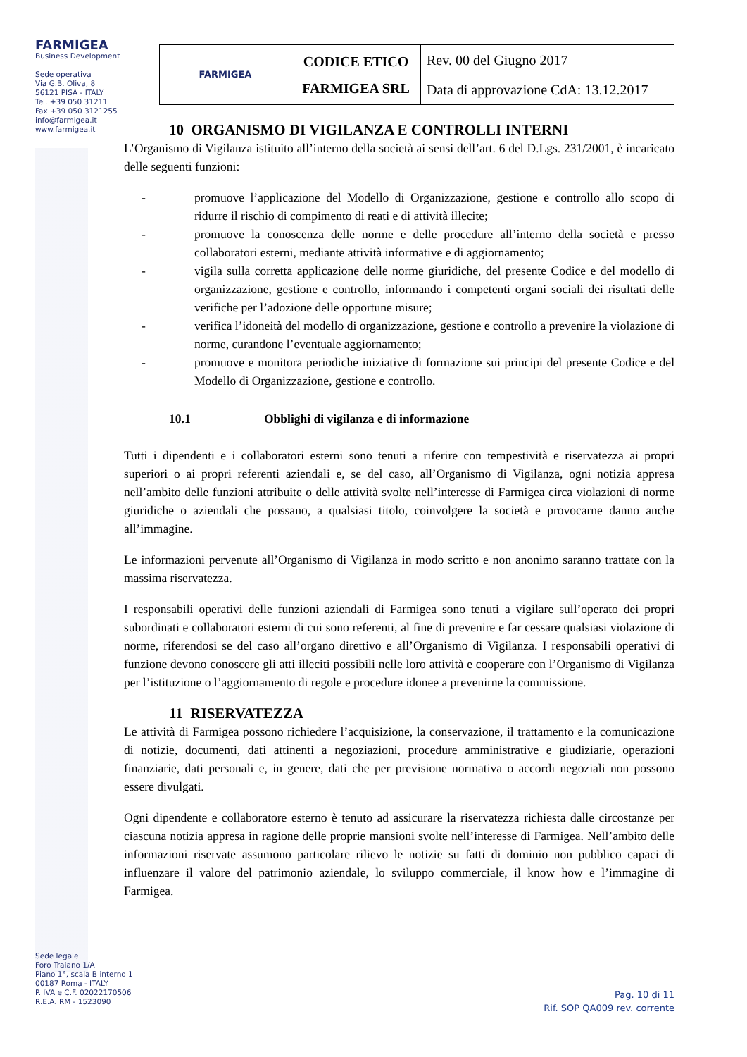FARMIGEA
Business Development
Sede operativa
Via G.B. Oliva, 8
56121 PISA - ITALY
Tel. +39 050 31211
Fax +39 050 3121255
info@farmigea.it
www.farmigea.it
| FARMIGEA | CODICE ETICO FARMIGEA SRL | Rev. 00 del Giugno 2017 |
| | | Data di approvazione CdA: 13.12.2017 |
10 ORGANISMO DI VIGILANZA E CONTROLLI INTERNI
L’Organismo di Vigilanza istituito all’interno della società ai sensi dell’art. 6 del D.Lgs. 231/2001, è incaricato delle seguenti funzioni:
- promuove l’applicazione del Modello di Organizzazione, gestione e controllo allo scopo di ridurre il rischio di compimento di reati e di attività illecite;
- promuove la conoscenza delle norme e delle procedure all’interno della società e presso collaboratori esterni, mediante attività informative e di aggiornamento;
- vigila sulla corretta applicazione delle norme giuridiche, del presente Codice e del modello di organizzazione, gestione e controllo, informando i competenti organi sociali dei risultati delle verifiche per l’adozione delle opportune misure;
- verifica l’idoneità del modello di organizzazione, gestione e controllo a prevenire la violazione di norme, curandone l’eventuale aggiornamento;
- promuove e monitora periodiche iniziative di formazione sui principi del presente Codice e del Modello di Organizzazione, gestione e controllo.
10.1 Obblighi di vigilanza e di informazione
Tutti i dipendenti e i collaboratori esterni sono tenuti a riferire con tempestività e riservatezza ai propri superiori o ai propri referenti aziendali e, se del caso, all’Organismo di Vigilanza, ogni notizia appresa nell’ambito delle funzioni attribuite o delle attività svolte nell’interesse di Farmigea circa violazioni di norme giuridiche o aziendali che possano, a qualsiasi titolo, coinvolgere la società e provocarne danno anche all’immagine.
Le informazioni pervenute all’Organismo di Vigilanza in modo scritto e non anonimo saranno trattate con la massima riservatezza.
I responsabili operativi delle funzioni aziendali di Farmigea sono tenuti a vigilare sull’operato dei propri subordinati e collaboratori esterni di cui sono referenti, al fine di prevenire e far cessare qualsiasi violazione di norme, riferendosi se del caso all’organo direttivo e all’Organismo di Vigilanza. I responsabili operativi di funzione devono conoscere gli atti illeciti possibili nelle loro attività e cooperare con l’Organismo di Vigilanza per l’istituzione o l’aggiornamento di regole e procedure idonee a prevenirne la commissione.
11 RISERVATEZZA
Le attività di Farmigea possono richiedere l’acquisizione, la conservazione, il trattamento e la comunicazione di notizie, documenti, dati attinenti a negoziazioni, procedure amministrative e giudiziarie, operazioni finanziarie, dati personali e, in genere, dati che per previsione normativa o accordi negoziali non possono essere divulgati.
Ogni dipendente e collaboratore esterno è tenuto ad assicurare la riservatezza richiesta dalle circostanze per ciascuna notizia appresa in ragione delle proprie mansioni svolte nell’interesse di Farmigea. Nell’ambito delle informazioni riservate assumono particolare rilievo le notizie su fatti di dominio non pubblico capaci di influenzare il valore del patrimonio aziendale, lo sviluppo commerciale, il know how e l’immagine di Farmigea.
Sede legale
Foro Traiano 1/A
Piano 1°, scala B interno 1
00187 Roma - ITALY
P. IVA e C.F. 02022170506
R.E.A. RM - 1523090
Pag. 10 di 11
Rif. SOP QA009 rev. corrente